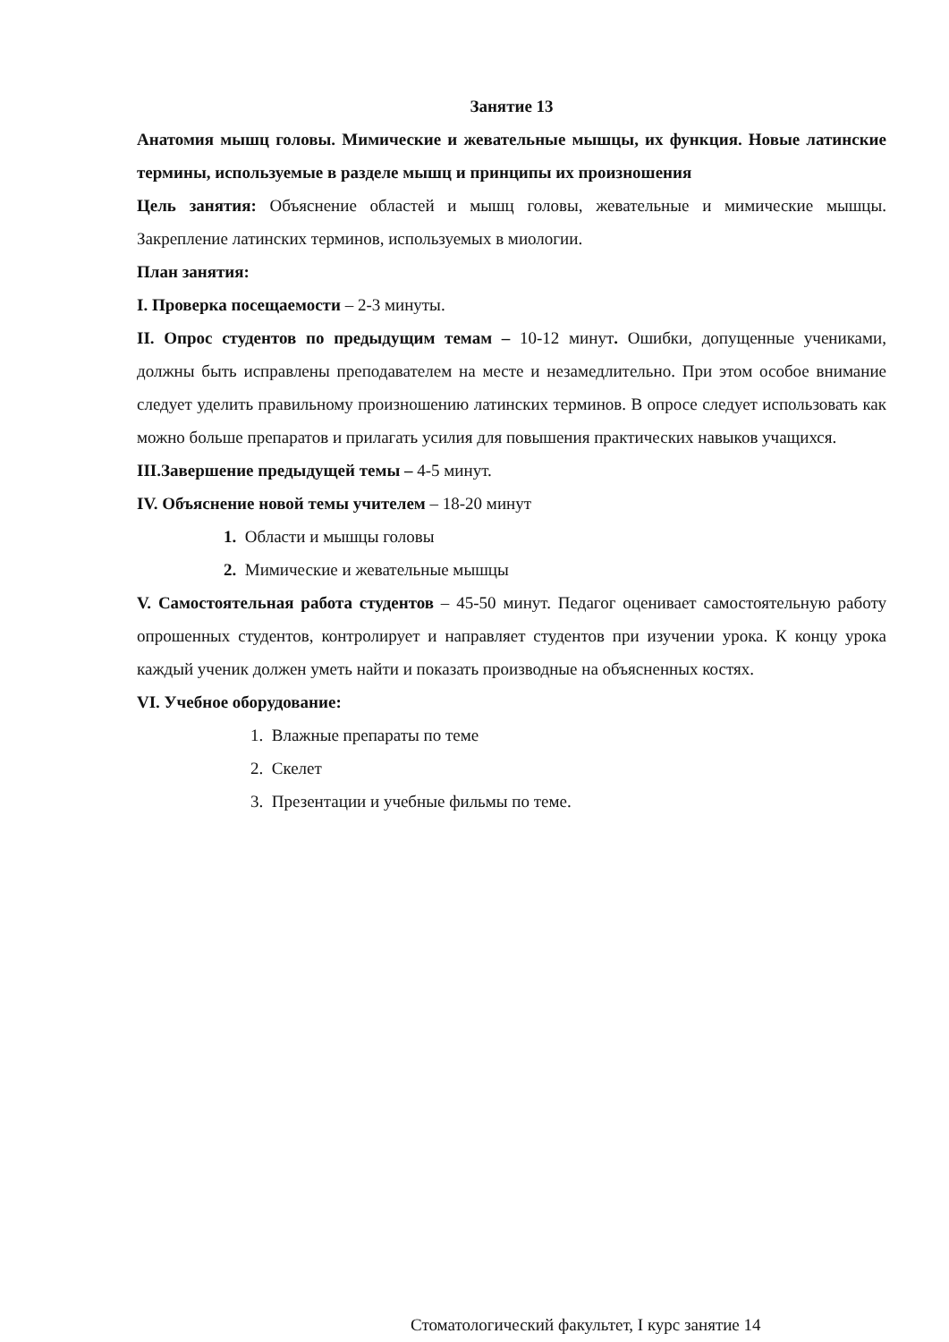Занятие 13
Анатомия мышц головы. Мимические и жевательные мышцы, их функция. Новые латинские термины, используемые в разделе мышц и принципы их произношения
Цель занятия: Объяснение областей и мышц головы, жевательные и мимические мышцы. Закрепление латинских терминов, используемых в миологии.
План занятия:
I. Проверка посещаемости – 2-3 минуты.
II. Опрос студентов по предыдущим темам – 10-12 минут. Ошибки, допущенные учениками, должны быть исправлены преподавателем на месте и незамедлительно. При этом особое внимание следует уделить правильному произношению латинских терминов. В опросе следует использовать как можно больше препаратов и прилагать усилия для повышения практических навыков учащихся.
III.Завершение предыдущей темы – 4-5 минут.
IV. Объяснение новой темы учителем – 18-20 минут
1. Области и мышцы головы
2. Мимические и жевательные мышцы
V. Самостоятельная работа студентов – 45-50 минут. Педагог оценивает самостоятельную работу опрошенных студентов, контролирует и направляет студентов при изучении урока. К концу урока каждый ученик должен уметь найти и показать производные на объясненных костях.
VI. Учебное оборудование:
1. Влажные препараты по теме
2. Скелет
3. Презентации и учебные фильмы по теме.
Стоматологический факультет, I курс занятие 14